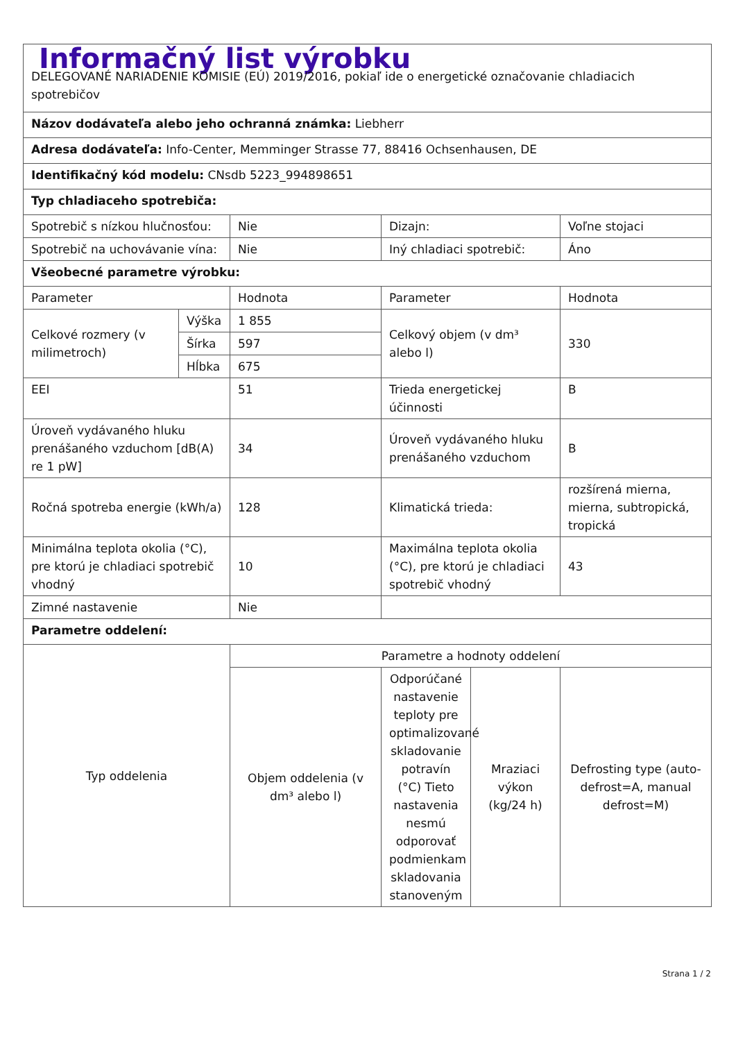| Informačný list výrobku DELEGOVANÉ NARIADENIE KOMISIE (EÚ) 2019/2016, pokiaľ ide o energetické označovanie chladiacich spotrebičov | | | | | |
| Názov dodávateľa alebo jeho ochranná známka: Liebherr | | | | | |
| Adresa dodávateľa: Info-Center, Memminger Strasse 77, 88416 Ochsenhausen, DE | | | | | |
| Identifikačný kód modelu: CNsdb 5223_994898651 | | | | | |
| Typ chladiaceho spotrebiča: | | | | | |
| Spotrebič s nízkou hlučnosťou: | | Nie | Dizajn: | | Voľne stojaci |
| Spotrebič na uchovávanie vína: | | Nie | Iný chladiaci spotrebič: | | Áno |
| Všeobecné parametre výrobku: | | | | | |
| Parameter | | Hodnota | Parameter | | Hodnota |
| Celkové rozmery (v milimetroch) | Výška | 1 855 | Celkový objem (v dm³ alebo l) | | 330 |
| | Šírka | 597 | | | |
| | Hĺbka | 675 | | | |
| EEI | | 51 | Trieda energetickej účinnosti | | B |
| Úroveň vydávaného hluku prenášaného vzduchom [dB(A) re 1 pW] | | 34 | Úroveň vydávaného hluku prenášaného vzduchom | | B |
| Ročná spotreba energie (kWh/a) | | 128 | Klimatická trieda: | | rozšírená mierna, mierna, subtropická, tropická |
| Minimálna teplota okolia (°C), pre ktorú je chladiaci spotrebič vhodný | | 10 | Maximálna teplota okolia (°C), pre ktorú je chladiaci spotrebič vhodný | | 43 |
| Zimné nastavenie | | Nie | | | |
| Parametre oddelení: | | | | | |
| Typ oddelenia | | Parametre a hodnoty oddelení | | | |
| | | Objem oddelenia (v dm³ alebo l) | Odporúčané nastavenie teploty pre optimalizované skladovanie potravín (°C) Tieto nastavenia nesmú odporovať podmienkam skladovania stanoveným | Mraziaci výkon (kg/24 h) | Defrosting type (auto-defrost=A, manual defrost=M) |
Strana 1 / 2